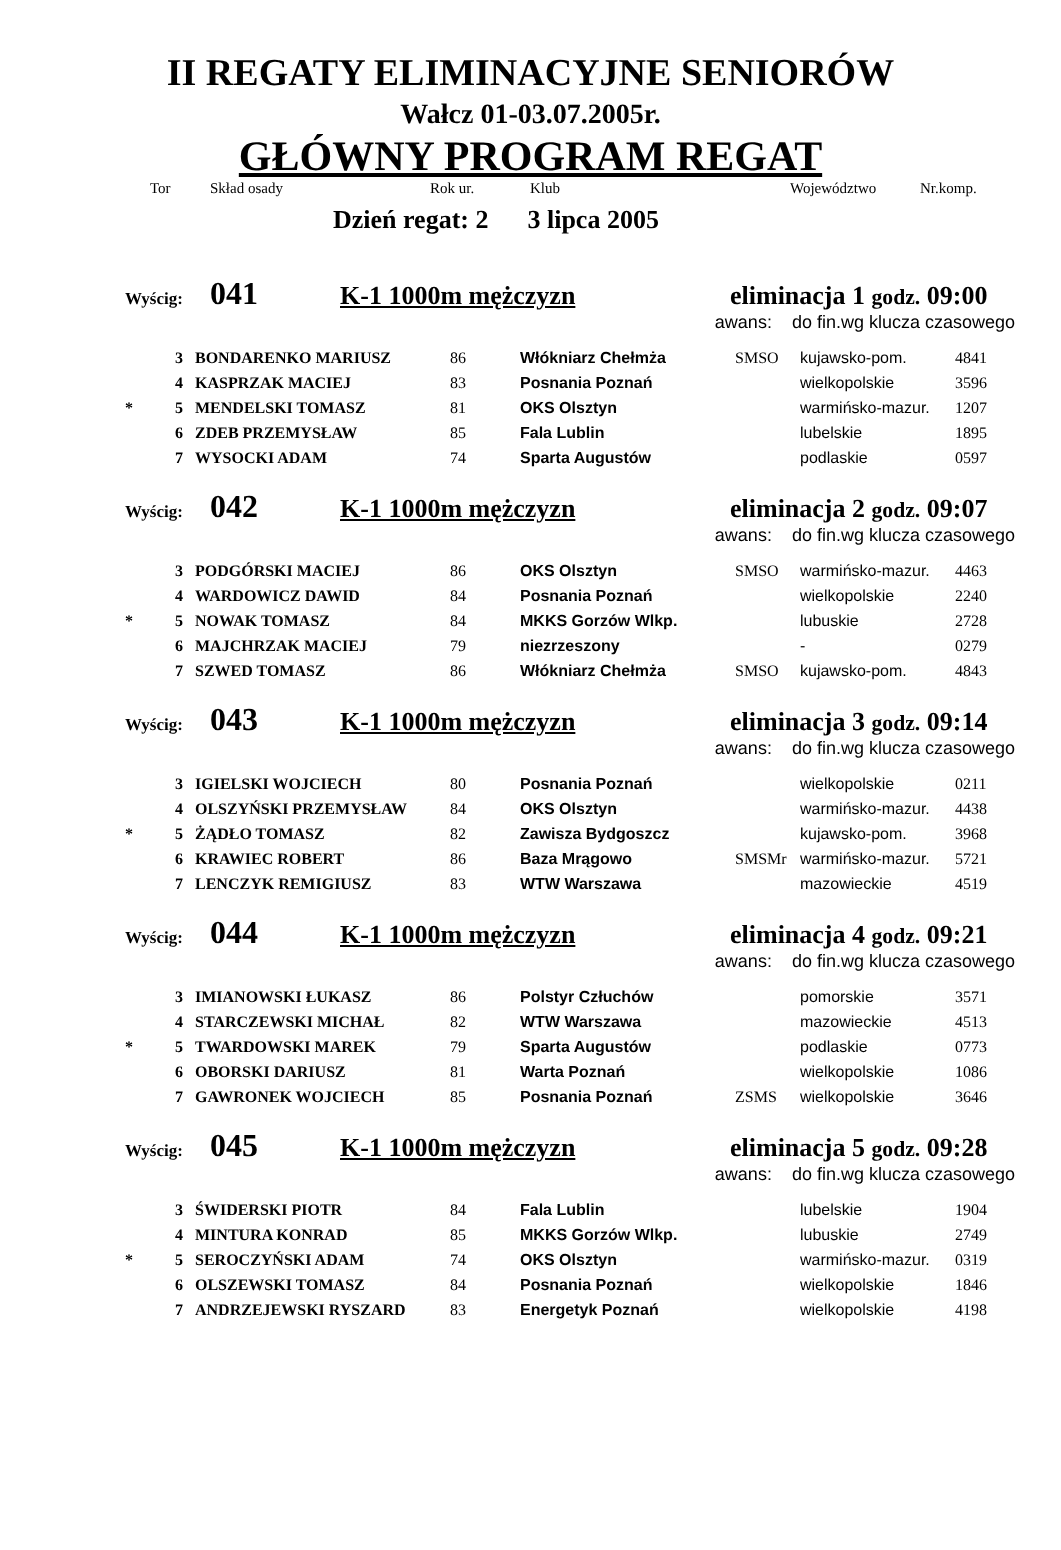II REGATY ELIMINACYJNE SENIORÓW
Wałcz 01-03.07.2005r.
GŁÓWNY PROGRAM REGAT
Tor Skład osady Rok ur. Klub Województwo Nr.komp.
Dzień regat: 2 3 lipca 2005
Wyścig: 041 K-1 1000m mężczyzn eliminacja 1 godz. 09:00
awans: do fin.wg klucza czasowego
| | 3 | BONDARENKO MARIUSZ | 86 | Włókniarz Chełmża | SMSO | kujawsko-pom. | 4841 |
| | 4 | KASPRZAK MACIEJ | 83 | Posnania Poznań | | wielkopolskie | 3596 |
| * | 5 | MENDELSKI TOMASZ | 81 | OKS Olsztyn | | warmińsko-mazur. | 1207 |
| | 6 | ZDEB PRZEMYSŁAW | 85 | Fala Lublin | | lubelskie | 1895 |
| | 7 | WYSOCKI ADAM | 74 | Sparta Augustów | | podlaskie | 0597 |
Wyścig: 042 K-1 1000m mężczyzn eliminacja 2 godz. 09:07
awans: do fin.wg klucza czasowego
| | 3 | PODGÓRSKI MACIEJ | 86 | OKS Olsztyn | SMSO | warmińsko-mazur. | 4463 |
| | 4 | WARDOWICZ DAWID | 84 | Posnania Poznań | | wielkopolskie | 2240 |
| * | 5 | NOWAK TOMASZ | 84 | MKKS Gorzów Wlkp. | | lubuskie | 2728 |
| | 6 | MAJCHRZAK MACIEJ | 79 | niezrzeszony | | - | 0279 |
| | 7 | SZWED TOMASZ | 86 | Włókniarz Chełmża | SMSO | kujawsko-pom. | 4843 |
Wyścig: 043 K-1 1000m mężczyzn eliminacja 3 godz. 09:14
awans: do fin.wg klucza czasowego
| | 3 | IGIELSKI WOJCIECH | 80 | Posnania Poznań | | wielkopolskie | 0211 |
| | 4 | OLSZYŃSKI PRZEMYSŁAW | 84 | OKS Olsztyn | | warmińsko-mazur. | 4438 |
| * | 5 | ŻĄDŁO TOMASZ | 82 | Zawisza Bydgoszcz | | kujawsko-pom. | 3968 |
| | 6 | KRAWIEC ROBERT | 86 | Baza Mrągowo | SMSMr | warmińsko-mazur. | 5721 |
| | 7 | LENCZYK REMIGIUSZ | 83 | WTW Warszawa | | mazowieckie | 4519 |
Wyścig: 044 K-1 1000m mężczyzn eliminacja 4 godz. 09:21
awans: do fin.wg klucza czasowego
| | 3 | IMIANOWSKI ŁUKASZ | 86 | Polstyr Człuchów | | pomorskie | 3571 |
| | 4 | STARCZEWSKI MICHAŁ | 82 | WTW Warszawa | | mazowieckie | 4513 |
| * | 5 | TWARDOWSKI MAREK | 79 | Sparta Augustów | | podlaskie | 0773 |
| | 6 | OBORSKI DARIUSZ | 81 | Warta Poznań | | wielkopolskie | 1086 |
| | 7 | GAWRONEK WOJCIECH | 85 | Posnania Poznań | ZSMS | wielkopolskie | 3646 |
Wyścig: 045 K-1 1000m mężczyzn eliminacja 5 godz. 09:28
awans: do fin.wg klucza czasowego
| | 3 | ŚWIDERSKI PIOTR | 84 | Fala Lublin | | lubelskie | 1904 |
| | 4 | MINTURA KONRAD | 85 | MKKS Gorzów Wlkp. | | lubuskie | 2749 |
| * | 5 | SEROCZYŃSKI ADAM | 74 | OKS Olsztyn | | warmińsko-mazur. | 0319 |
| | 6 | OLSZEWSKI TOMASZ | 84 | Posnania Poznań | | wielkopolskie | 1846 |
| | 7 | ANDRZEJEWSKI RYSZARD | 83 | Energetyk Poznań | | wielkopolskie | 4198 |